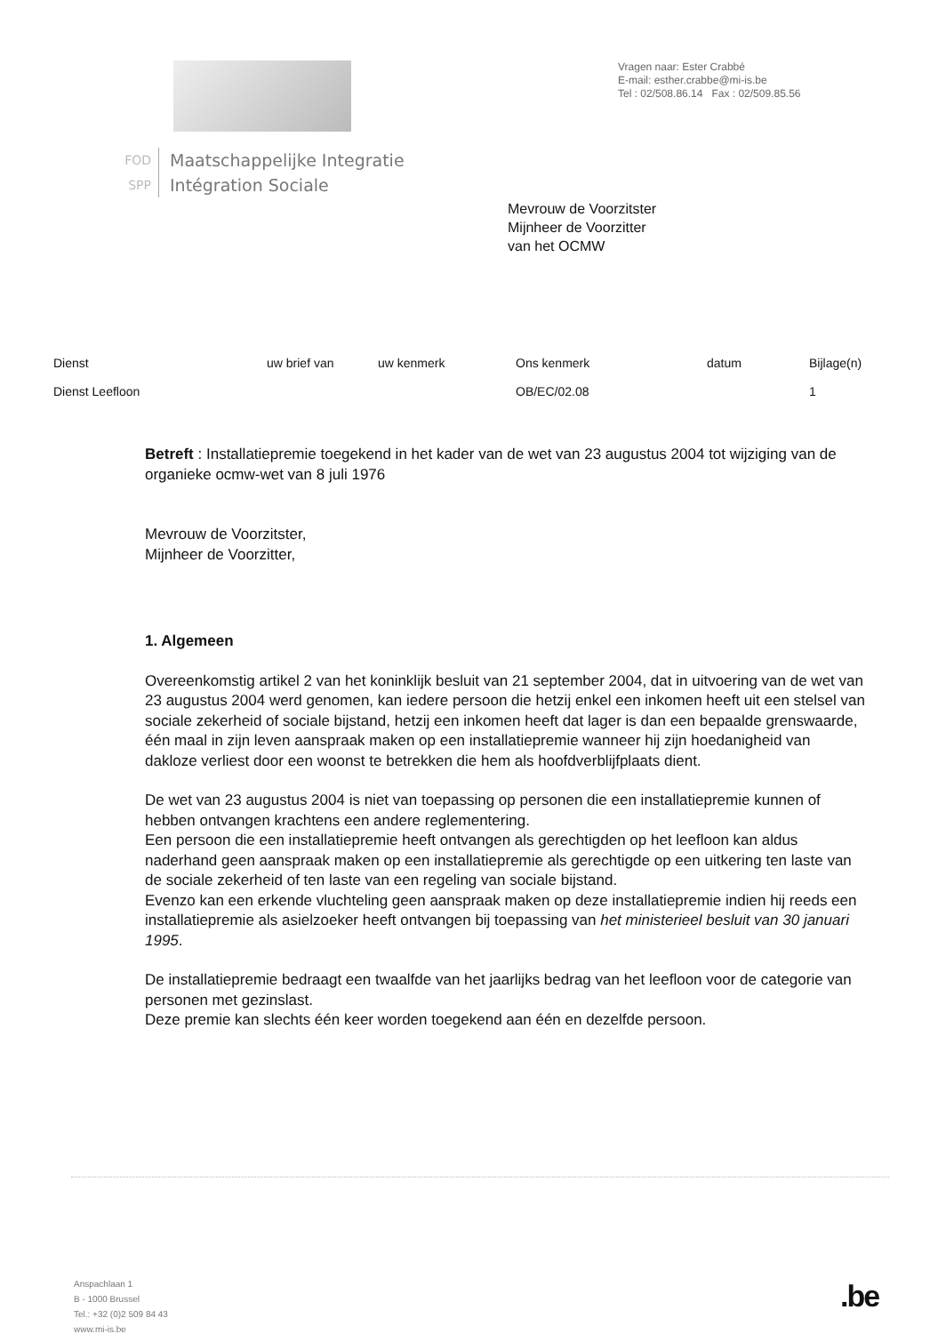FOD
SPP
Maatschappelijke Integratie
Intégration Sociale
Vragen naar: Ester Crabbé
E-mail: esther.crabbe@mi-is.be
Tel : 02/508.86.14 Fax : 02/509.85.56
Mevrouw de Voorzitster
Mijnheer de Voorzitter
van het OCMW
| Dienst | uw brief van | uw kenmerk | Ons kenmerk | datum | Bijlage(n) |
| --- | --- | --- | --- | --- | --- |
| Dienst Leefloon | | | OB/EC/02.08 | | 1 |
Betreft : Installatiepremie toegekend in het kader van de wet van 23 augustus 2004 tot wijziging van de organieke ocmw-wet van 8 juli 1976
Mevrouw de Voorzitster,
Mijnheer de Voorzitter,
1. Algemeen
Overeenkomstig artikel 2 van het koninklijk besluit van 21 september 2004, dat in uitvoering van de wet van 23 augustus 2004 werd genomen, kan iedere persoon die hetzij enkel een inkomen heeft uit een stelsel van sociale zekerheid of sociale bijstand, hetzij een inkomen heeft dat lager is dan een bepaalde grenswaarde, één maal in zijn leven aanspraak maken op een installatiepremie wanneer hij zijn hoedanigheid van dakloze verliest door een woonst te betrekken die hem als hoofdverblijfplaats dient.
De wet van 23 augustus 2004 is niet van toepassing op personen die een installatiepremie kunnen of hebben ontvangen krachtens een andere reglementering.
Een persoon die een installatiepremie heeft ontvangen als gerechtigden op het leefloon kan aldus naderhand geen aanspraak maken op een installatiepremie als gerechtigde op een uitkering ten laste van de sociale zekerheid of ten laste van een regeling van sociale bijstand.
Evenzo kan een erkende vluchteling geen aanspraak maken op deze installatiepremie indien hij reeds een installatiepremie als asielzoeker heeft ontvangen bij toepassing van het ministerieel besluit van 30 januari 1995.
De installatiepremie bedraagt een twaalfde van het jaarlijks bedrag van het leefloon voor de categorie van personen met gezinslast.
Deze premie kan slechts één keer worden toegekend aan één en dezelfde persoon.
Anspachlaan 1
B - 1000 Brussel
Tel.: +32 (0)2 509 84 43
www.mi-is.be
.be